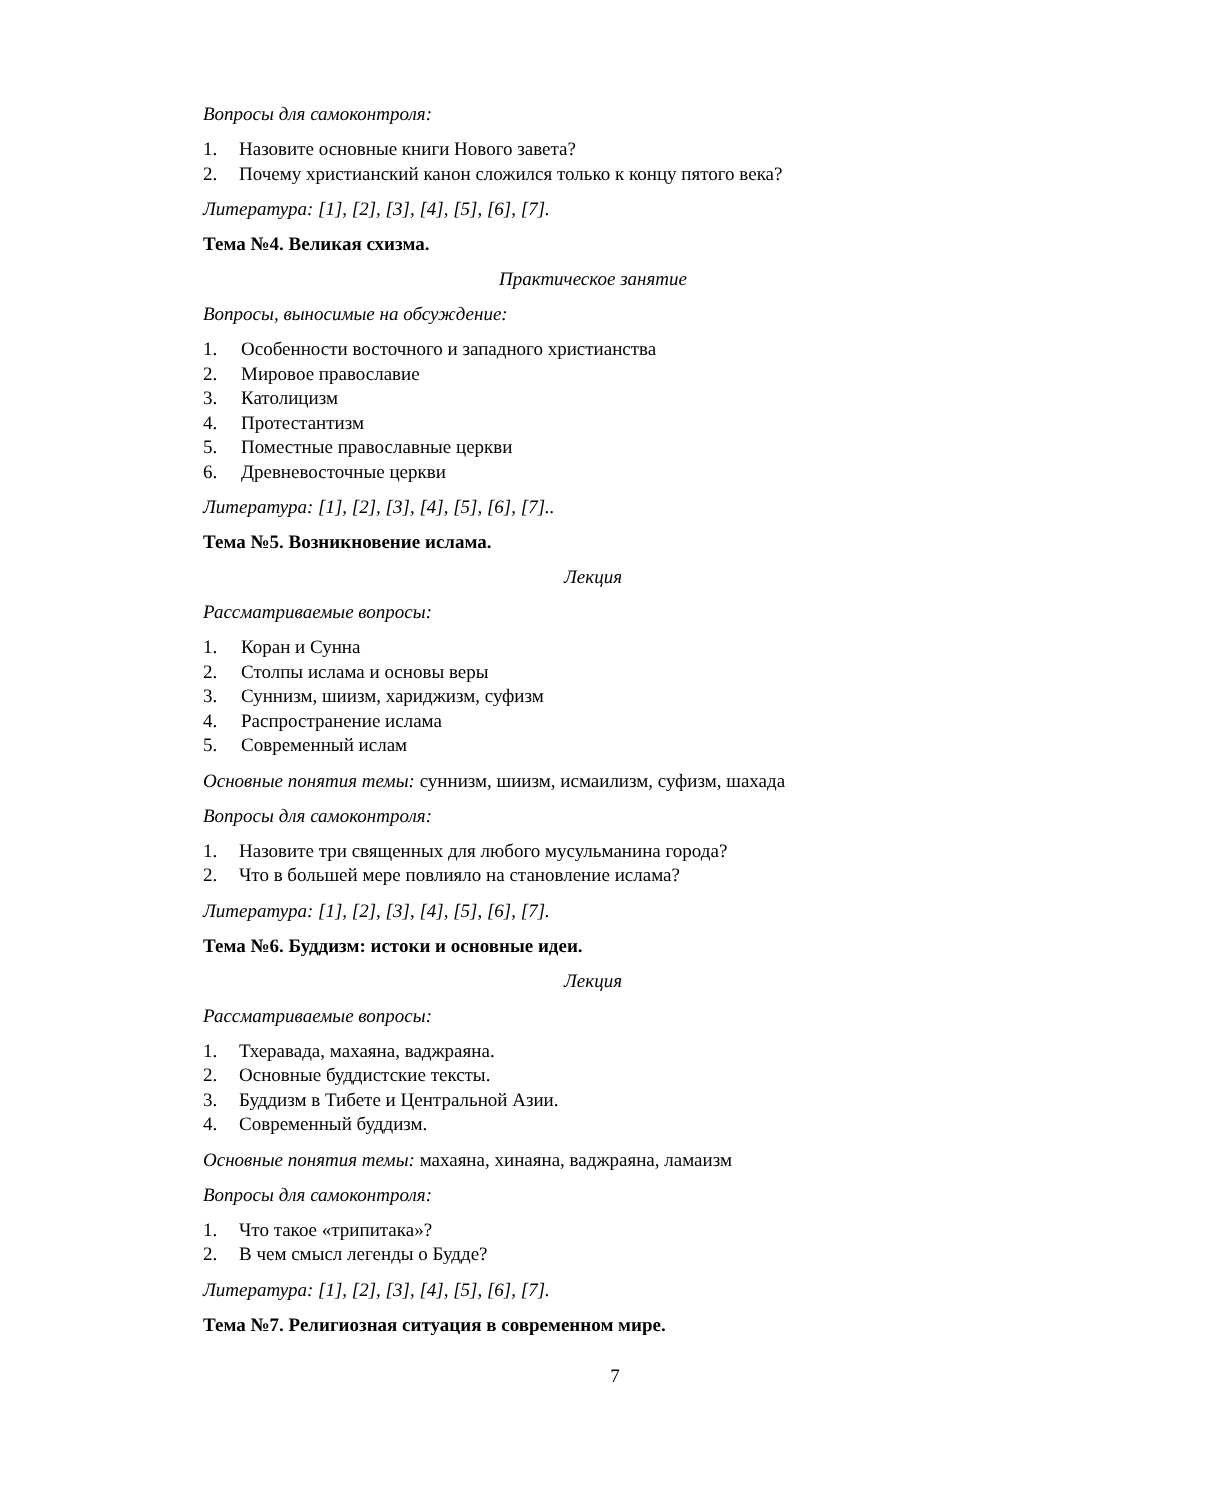Вопросы для самоконтроля:
1. Назовите основные книги Нового завета?
2. Почему христианский канон сложился только к концу пятого века?
Литература: [1], [2], [3], [4], [5], [6], [7].
Тема №4. Великая схизма.
Практическое занятие
Вопросы, выносимые на обсуждение:
1. Особенности восточного и западного христианства
2. Мировое православие
3. Католицизм
4. Протестантизм
5. Поместные православные церкви
6. Древневосточные церкви
Литература: [1], [2], [3], [4], [5], [6], [7]..
Тема №5. Возникновение ислама.
Лекция
Рассматриваемые вопросы:
1. Коран и Сунна
2. Столпы ислама и основы веры
3. Суннизм, шиизм, хариджизм, суфизм
4. Распространение ислама
5. Современный ислам
Основные понятия темы: суннизм, шиизм, исмаилизм, суфизм, шахада
Вопросы для самоконтроля:
1. Назовите три священных для любого мусульманина города?
2. Что в большей мере повлияло на становление ислама?
Литература: [1], [2], [3], [4], [5], [6], [7].
Тема №6. Буддизм: истоки и основные идеи.
Лекция
Рассматриваемые вопросы:
1. Тхеравада, махаяна, ваджраяна.
2. Основные буддистские тексты.
3. Буддизм в Тибете и Центральной Азии.
4. Современный буддизм.
Основные понятия темы: махаяна, хинаяна, ваджраяна, ламаизм
Вопросы для самоконтроля:
1. Что такое «трипитака»?
2. В чем смысл легенды о Будде?
Литература: [1], [2], [3], [4], [5], [6], [7].
Тема №7. Религиозная ситуация в современном мире.
7